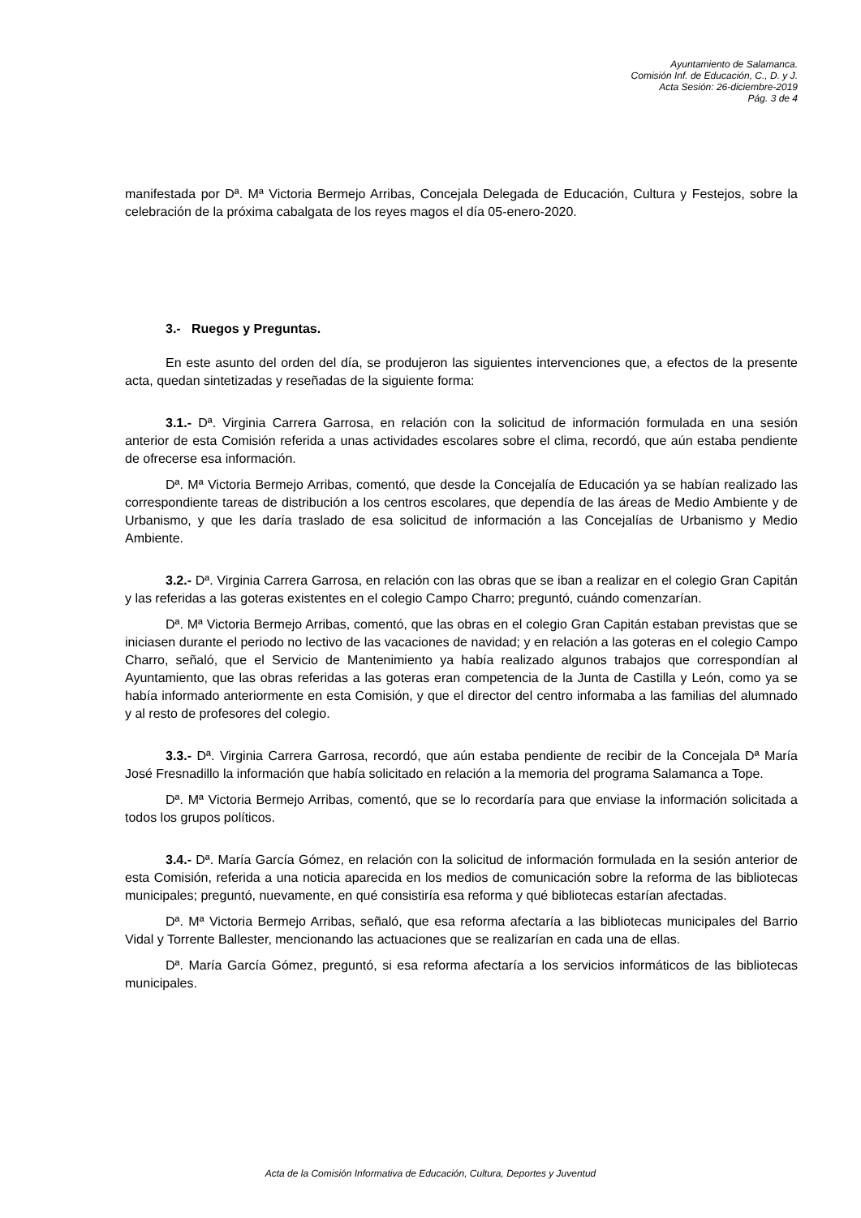Ayuntamiento de Salamanca.
Comisión Inf. de Educación, C., D. y J.
Acta Sesión: 26-diciembre-2019
Pág. 3 de 4
manifestada por Dª. Mª Victoria Bermejo Arribas, Concejala Delegada de Educación, Cultura y Festejos, sobre la celebración de la próxima cabalgata de los reyes magos el día 05-enero-2020.
3.- Ruegos y Preguntas.
En este asunto del orden del día, se produjeron las siguientes intervenciones que, a efectos de la presente acta, quedan sintetizadas y reseñadas de la siguiente forma:
3.1.- Dª. Virginia Carrera Garrosa, en relación con la solicitud de información formulada en una sesión anterior de esta Comisión referida a unas actividades escolares sobre el clima, recordó, que aún estaba pendiente de ofrecerse esa información.
Dª. Mª Victoria Bermejo Arribas, comentó, que desde la Concejalía de Educación ya se habían realizado las correspondiente tareas de distribución a los centros escolares, que dependía de las áreas de Medio Ambiente y de Urbanismo, y que les daría traslado de esa solicitud de información a las Concejalías de Urbanismo y Medio Ambiente.
3.2.- Dª. Virginia Carrera Garrosa, en relación con las obras que se iban a realizar en el colegio Gran Capitán y las referidas a las goteras existentes en el colegio Campo Charro; preguntó, cuándo comenzarían.
Dª. Mª Victoria Bermejo Arribas, comentó, que las obras en el colegio Gran Capitán estaban previstas que se iniciasen durante el periodo no lectivo de las vacaciones de navidad; y en relación a las goteras en el colegio Campo Charro, señaló, que el Servicio de Mantenimiento ya había realizado algunos trabajos que correspondían al Ayuntamiento, que las obras referidas a las goteras eran competencia de la Junta de Castilla y León, como ya se había informado anteriormente en esta Comisión, y que el director del centro informaba a las familias del alumnado y al resto de profesores del colegio.
3.3.- Dª. Virginia Carrera Garrosa, recordó, que aún estaba pendiente de recibir de la Concejala Dª María José Fresnadillo la información que había solicitado en relación a la memoria del programa Salamanca a Tope.
Dª. Mª Victoria Bermejo Arribas, comentó, que se lo recordaría para que enviase la información solicitada a todos los grupos políticos.
3.4.- Dª. María García Gómez, en relación con la solicitud de información formulada en la sesión anterior de esta Comisión, referida a una noticia aparecida en los medios de comunicación sobre la reforma de las bibliotecas municipales; preguntó, nuevamente, en qué consistiría esa reforma y qué bibliotecas estarían afectadas.
Dª. Mª Victoria Bermejo Arribas, señaló, que esa reforma afectaría a las bibliotecas municipales del Barrio Vidal y Torrente Ballester, mencionando las actuaciones que se realizarían en cada una de ellas.
Dª. María García Gómez, preguntó, si esa reforma afectaría a los servicios informáticos de las bibliotecas municipales.
Acta de la Comisión Informativa de Educación, Cultura, Deportes y Juventud